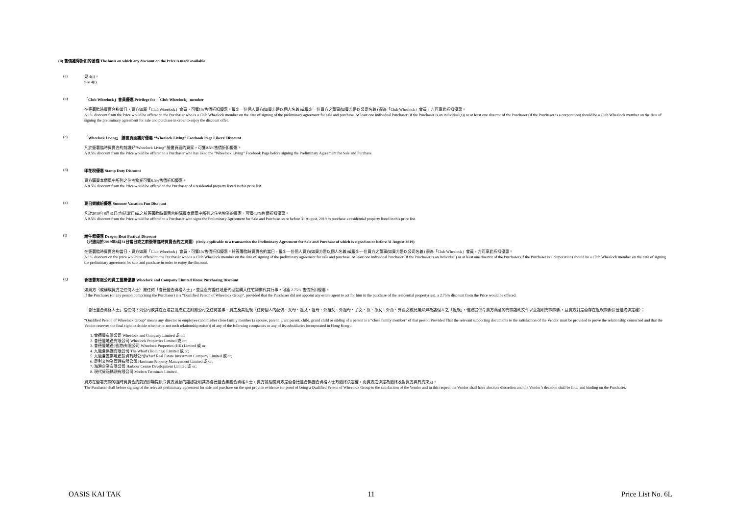(ii) 售價獲得折扣的基礎 The basis on which any discount on the Price is made available
(a)
見 4(i)。
See 4(i).
(b) 「Club Wheelock」會員優惠 Privilege for 「Club Wheelock」member
在簽署臨時買賣合約當日，買方如屬「Club Wheelock」會員，可獲1%售價折扣優惠。最少一位個人買方(如買方是以個人名義)或最少一位買方之董事(如買方是以公司名義) 須為「Club Wheelock」會員，方可享此折扣優惠。
A 1% discount from the Price would be offered to the Purchaser who is a Club Wheelock member on the date of signing of the preliminary agreement for sale and purchase. At least one individual Purchaser (if the Purchaser is an individual(s)) or at least one director of the Purchaser (if the Purchaser is a corporation) should be a Club Wheelock member on the date of signing the preliminary agreement for sale and purchase in order to enjoy the discount offer.
(c) 「Wheelock Living」 臉書頁面讚好優惠 “Wheelock Living” Facebook Page Likers’ Discount
凡於簽署臨時買賣合約前讚好"Wheelock Living" 臉書頁面的買家，可獲0.5%售價折扣優惠。
A 0.5% discount from the Price would be offered to a Purchaser who has liked the "Wheelock Living" Facebook Page before signing the Preliminary Agreement for Sale and Purchase.
(d) 印花稅優惠 Stamp Duty Discount
買方購買本價單中所列之住宅物業可獲8.5%售價折扣優惠。
A 8.5% discount from the Price would be offered to the Purchaser of a residential property listed in this price list.
(e) 夏日樂繽紛優惠 Summer Vacation Fun Discount
凡於2019年8月31日(包括當日)或之前簽署臨時買賣合約購買本價單中所列之住宅物業的買家，可獲0.5%售價折扣優惠。
A 0.5% discount from the Price would be offered to a Purchaser who signs the Preliminary Agreement for Sale and Purchase on or before 31 August, 2019 to purchase a residential property listed in this price list.
(f) 端午節優惠 Dragon Boat Festival Discount
（只適用於2019年8月31日當日或之前簽署臨時買賣合約之買賣）(Only applicable to a transaction the Preliminary Agreement for Sale and Purchase of which is signed on or before 31 August 2019)
在簽署臨時買賣合約當日，買方如屬「Club Wheelock」會員，可獲1%售價折扣優惠。於簽署臨時買賣合約當日，最少一位個人買方(如買方是以個人名義)或最少一位買方之董事(如買方是以公司名義) 須為「Club Wheelock」會員，方可享此折扣優惠。
A 1% discount on the price would be offered to the Purchaser who is a Club Wheelock member on the date of signing of the preliminary agreement for sale and purchase. At least one individual Purchaser (if the Purchaser is an individual) or at least one director of the Purchaser (if the Purchaser is a corporation) should be a Club Wheelock member on the date of signing the preliminary agreement for sale and purchase in order to enjoy the discount.
(g) 會德豐有限公司員工置業優惠 Wheelock and Company Limited Home Purchasing Discount
如買方（或構成買方之任何人士）屬任何「會德豐合資格人士」，並且沒有委任地產代理就購入住宅物業代其行事，可獲 2.75% 售價折扣優惠。
If the Purchaser (or any person comprising the Purchaser) is a “Qualified Person of Wheelock Group”, provided that the Purchaser did not appoint any estate agent to act for him in the purchase of the residential property(ies), a 2.75% discount from the Price would be offered.
「會德豐合資格人士」指任何下列公司或其在香港註冊成立之附屬公司之任何董事、員工及其近親（任何個人的配偶、父母、祖父、祖母、外祖父、外祖母、子女、孫、孫女、外孫、外孫女或兄弟姊妹為該個人之「近親」，惟須提供令賣方滿意的有關證明文件以茲證明有關關係，且賣方對是否存在近親關係保留最終決定權）：
“Qualified Person of Wheelock Group” means any director or employee (and his/her close family member (a spouse, parent, grant parent, child, grand child or sibling of a person is a “close family member” of that person Provided That the relevant supporting documents to the satisfaction of the Vendor must be provided to prove the relationship concerned and that the Vendor reserves the final right to decide whether or not such relationship exists)) of any of the following companies or any of its subsidiaries incorporated in Hong Kong :
1. 會德豐有限公司 Wheelock and Company Limited 或 or;
2. 會德豐地產有限公司 Wheelock Properties Limited 或 or;
3. 會德豐地產(香港)有限公司 Wheelock Properties (HK) Limited 或 or;
4. 九龍倉集團有限公司 The Wharf (Holdings) Limited 或 or;
5. 九龍倉置業地產投資有限公司Wharf Real Estate Investment Company Limited 或 or;
6. 夏利文物業管理有限公司 Harriman Property Management Limited 或 or;
7. 海港企業有限公司 Harbour Centre Development Limited 或 or;
8. 現代貨箱碼頭有限公司 Modern Terminals Limited.
買方在簽署有關的臨時買賣合約前須即場提供令賣方滿意的證據証明其為會德豐合集團合資格人士，賣方就相關買方是否會德豐合集團合資格人士有最終決定權，而賣方之決定為最終及對買方具有約束力。
The Purchaser shall before signing of the relevant preliminary agreement for sale and purchase on the spot provide evidence for proof of being a Qualified Person of Wheelock Group to the satisfaction of the Vendor and in this respect the Vendor shall have absolute discretion and the Vendor’s decision shall be final and binding on the Purchaser.
OASIS KAI TAK 11 Price List No. 6L